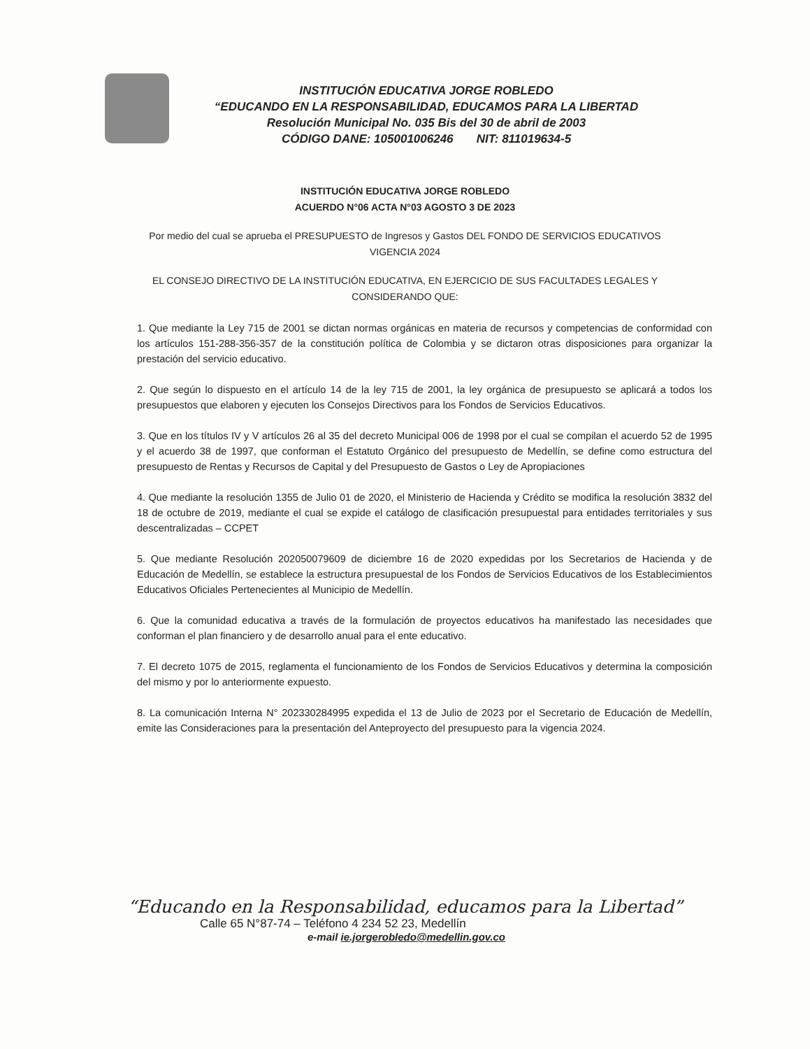INSTITUCIÓN EDUCATIVA JORGE ROBLEDO
“EDUCANDO EN LA RESPONSABILIDAD, EDUCAMOS PARA LA LIBERTAD
Resolución Municipal No. 035 Bis del 30 de abril de 2003
CÓDIGO DANE: 105001006246 NIT: 811019634-5
INSTITUCIÓN EDUCATIVA JORGE ROBLEDO
ACUERDO N°06 ACTA N°03 AGOSTO 3 DE 2023
Por medio del cual se aprueba el PRESUPUESTO de Ingresos y Gastos DEL FONDO DE SERVICIOS EDUCATIVOS
VIGENCIA 2024
EL CONSEJO DIRECTIVO DE LA INSTITUCIÓN EDUCATIVA, EN EJERCICIO DE SUS FACULTADES LEGALES Y CONSIDERANDO QUE:
1. Que mediante la Ley 715 de 2001 se dictan normas orgánicas en materia de recursos y competencias de conformidad con los artículos 151-288-356-357 de la constitución política de Colombia y se dictaron otras disposiciones para organizar la prestación del servicio educativo.
2. Que según lo dispuesto en el artículo 14 de la ley 715 de 2001, la ley orgánica de presupuesto se aplicará a todos los presupuestos que elaboren y ejecuten los Consejos Directivos para los Fondos de Servicios Educativos.
3. Que en los títulos IV y V artículos 26 al 35 del decreto Municipal 006 de 1998 por el cual se compilan el acuerdo 52 de 1995 y el acuerdo 38 de 1997, que conforman el Estatuto Orgánico del presupuesto de Medellín, se define como estructura del presupuesto de Rentas y Recursos de Capital y del Presupuesto de Gastos o Ley de Apropiaciones
4. Que mediante la resolución 1355 de Julio 01 de 2020, el Ministerio de Hacienda y Crédito se modifica la resolución 3832 del 18 de octubre de 2019, mediante el cual se expide el catálogo de clasificación presupuestal para entidades territoriales y sus descentralizadas – CCPET
5. Que mediante Resolución 202050079609 de diciembre 16 de 2020 expedidas por los Secretarios de Hacienda y de Educación de Medellín, se establece la estructura presupuestal de los Fondos de Servicios Educativos de los Establecimientos Educativos Oficiales Pertenecientes al Municipio de Medellín.
6. Que la comunidad educativa a través de la formulación de proyectos educativos ha manifestado las necesidades que conforman el plan financiero y de desarrollo anual para el ente educativo.
7. El decreto 1075 de 2015, reglamenta el funcionamiento de los Fondos de Servicios Educativos y determina la composición del mismo y por lo anteriormente expuesto.
8. La comunicación Interna N° 202330284995 expedida el 13 de Julio de 2023 por el Secretario de Educación de Medellín, emite las Consideraciones para la presentación del Anteproyecto del presupuesto para la vigencia 2024.
“Educando en la Responsabilidad, educamos para la Libertad”
Calle 65 N°87-74 – Teléfono 4 234 52 23, Medellín
e-mail ie.jorgerobledo@medellin.gov.co